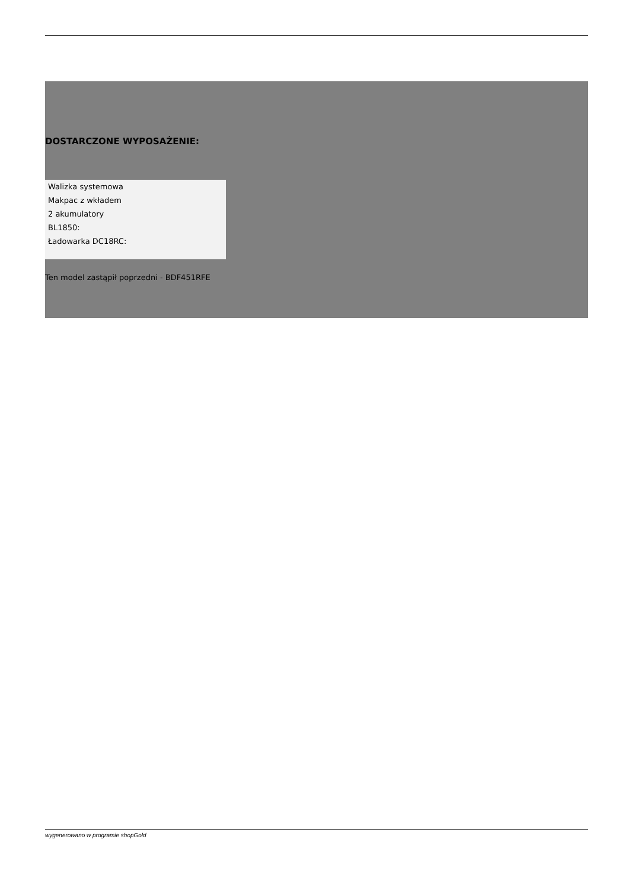DOSTARCZONE WYPOSAŻENIE:
Walizka systemowa
Makpac z wkładem
2 akumulatory
BL1850:
Ładowarka DC18RC:
Ten model zastąpił poprzedni - BDF451RFE
wygenerowano w programie shopGold